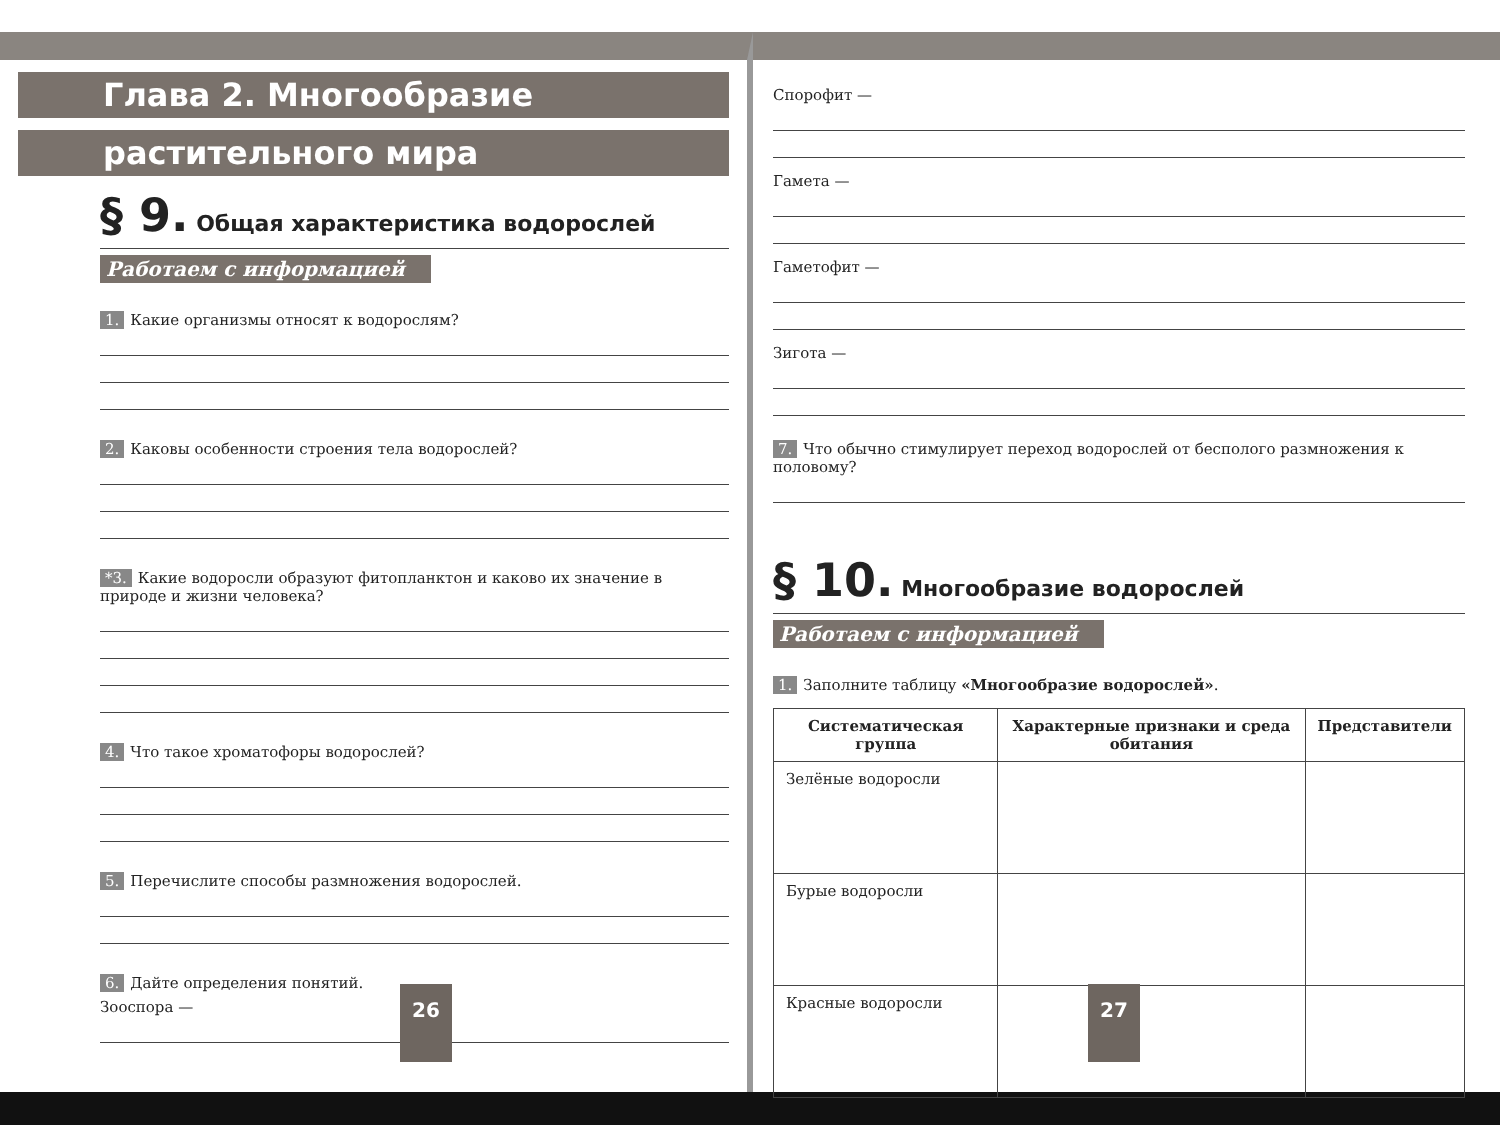Глава 2. Многообразие
растительного мира
§ 9. Общая характеристика водорослей
Работаем с информацией
1. Какие организмы относят к водорослям?
2. Каковы особенности строения тела водорослей?
*3. Какие водоросли образуют фитопланктон и каково их значение в природе и жизни человека?
4. Что такое хроматофоры водорослей?
5. Перечислите способы размножения водорослей.
6. Дайте определения понятий.
Зооспора —
26
Спорофит —
Гамета —
Гаметофит —
Зигота —
7. Что обычно стимулирует переход водорослей от бесполого размножения к половому?
§ 10. Многообразие водорослей
Работаем с информацией
1. Заполните таблицу «Многообразие водорослей».
| Систематическая группа | Характерные признаки и среда обитания | Представители |
| --- | --- | --- |
| Зелёные водоросли | | |
| Бурые водоросли | | |
| Красные водоросли | | |
27